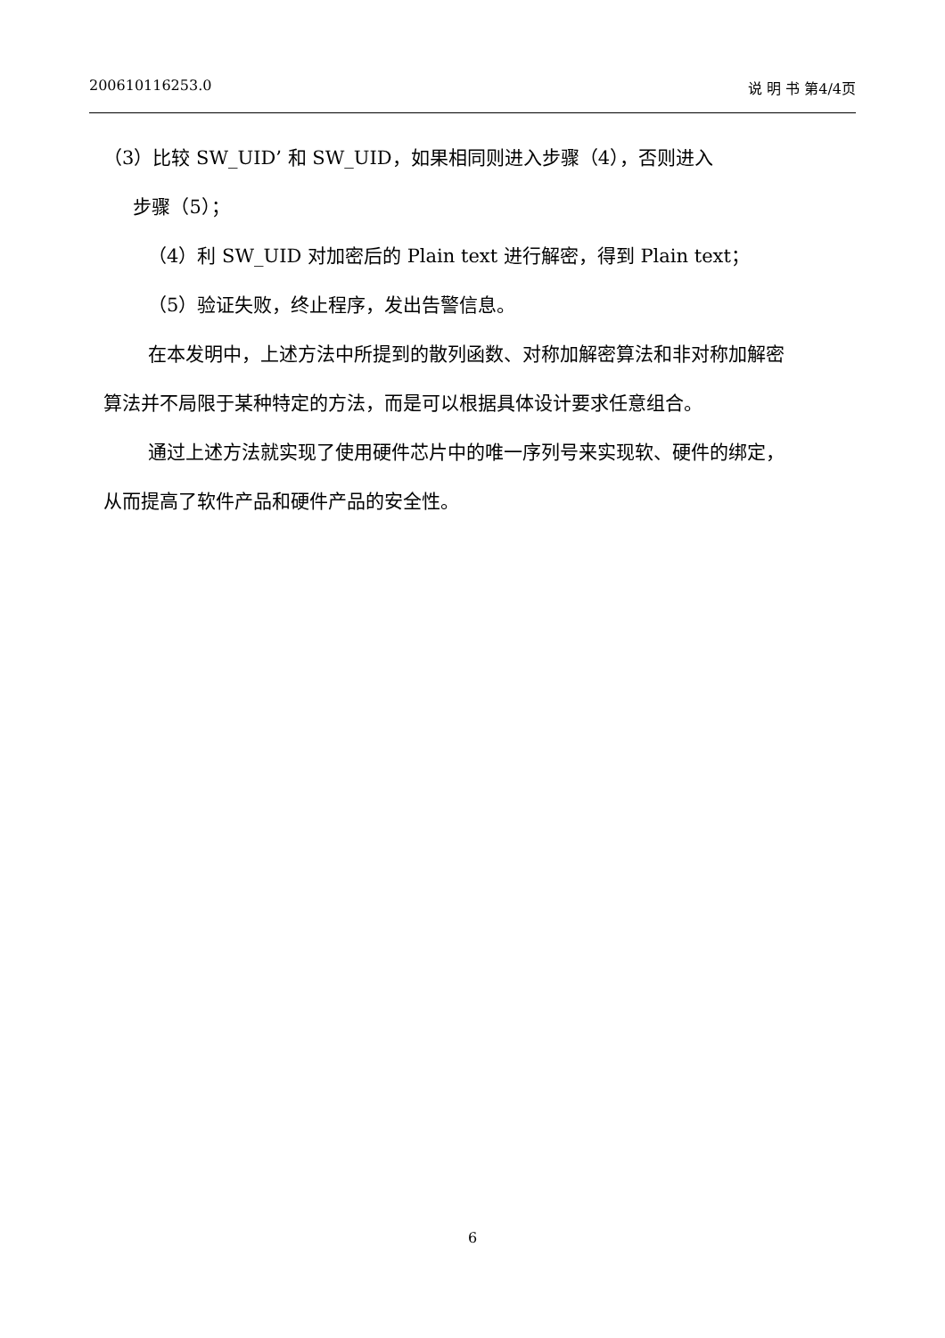200610116253.0 说 明 书 第4/4页
（3）比较 SW_UID’ 和 SW_UID，如果相同则进入步骤（4），否则进入
步骤（5）；
（4）利 SW_UID 对加密后的 Plain text 进行解密，得到 Plain text；
（5）验证失败，终止程序，发出告警信息。
在本发明中，上述方法中所提到的散列函数、对称加解密算法和非对称加解密算法并不局限于某种特定的方法，而是可以根据具体设计要求任意组合。
通过上述方法就实现了使用硬件芯片中的唯一序列号来实现软、硬件的绑定，从而提高了软件产品和硬件产品的安全性。
6